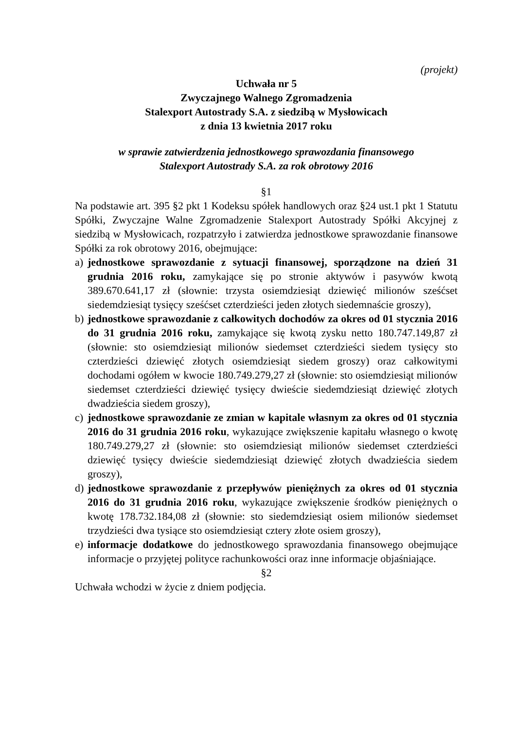(projekt)
Uchwała nr 5
Zwyczajnego Walnego Zgromadzenia
Stalexport Autostrady S.A. z siedzibą w Mysłowicach
z dnia 13 kwietnia 2017 roku
w sprawie zatwierdzenia jednostkowego sprawozdania finansowego
Stalexport Autostrady S.A. za rok obrotowy 2016
§1
Na podstawie art. 395 §2 pkt 1 Kodeksu spółek handlowych oraz §24 ust.1 pkt 1 Statutu Spółki, Zwyczajne Walne Zgromadzenie Stalexport Autostrady Spółki Akcyjnej z siedzibą w Mysłowicach, rozpatrzyło i zatwierdza jednostkowe sprawozdanie finansowe Spółki za rok obrotowy 2016, obejmujące:
a) jednostkowe sprawozdanie z sytuacji finansowej, sporządzone na dzień 31 grudnia 2016 roku, zamykające się po stronie aktywów i pasywów kwotą 389.670.641,17 zł (słownie: trzysta osiemdziesiąt dziewięć milionów sześćset siedemdziesiąt tysięcy sześćset czterdzieści jeden złotych siedemnaście groszy),
b) jednostkowe sprawozdanie z całkowitych dochodów za okres od 01 stycznia 2016 do 31 grudnia 2016 roku, zamykające się kwotą zysku netto 180.747.149,87 zł (słownie: sto osiemdziesiąt milionów siedemset czterdzieści siedem tysięcy sto czterdzieści dziewięć złotych osiemdziesiąt siedem groszy) oraz całkowitymi dochodami ogółem w kwocie 180.749.279,27 zł (słownie: sto osiemdziesiąt milionów siedemset czterdzieści dziewięć tysięcy dwieście siedemdziesiąt dziewięć złotych dwadzieścia siedem groszy),
c) jednostkowe sprawozdanie ze zmian w kapitale własnym za okres od 01 stycznia 2016 do 31 grudnia 2016 roku, wykazujące zwiększenie kapitału własnego o kwotę 180.749.279,27 zł (słownie: sto osiemdziesiąt milionów siedemset czterdzieści dziewięć tysięcy dwieście siedemdziesiąt dziewięć złotych dwadzieścia siedem groszy),
d) jednostkowe sprawozdanie z przepływów pieniężnych za okres od 01 stycznia 2016 do 31 grudnia 2016 roku, wykazujące zwiększenie środków pieniężnych o kwotę 178.732.184,08 zł (słownie: sto siedemdziesiąt osiem milionów siedemset trzydzieści dwa tysiące sto osiemdziesiąt cztery złote osiem groszy),
e) informacje dodatkowe do jednostkowego sprawozdania finansowego obejmujące informacje o przyjętej polityce rachunkowości oraz inne informacje objaśniające.
§2
Uchwała wchodzi w życie z dniem podjęcia.